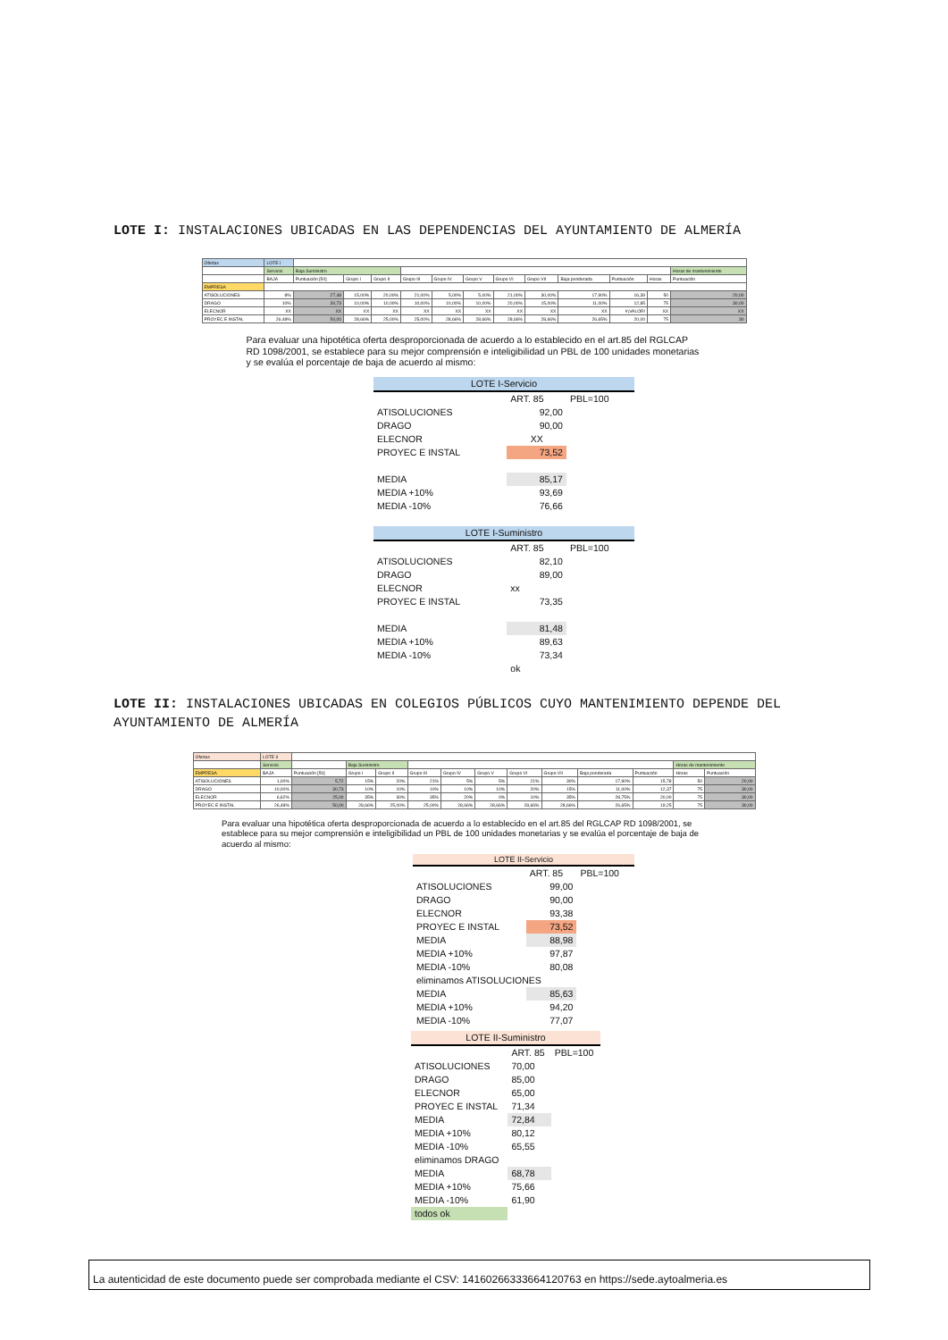LOTE I: INSTALACIONES UBICADAS EN LAS DEPENDENCIAS DEL AYUNTAMIENTO DE ALMERÍA
| Ofertas | LOTE I | | | | | | | | | | | | |
| --- | --- | --- | --- | --- | --- | --- | --- | --- | --- | --- | --- | --- | --- |
| | Servicio | Baja Suministro | | | | | | | | | | | Horas de mantenimiento |
| | BAJA | Puntuación [50] | Grupo I | Grupo II | Grupo III | Grupo IV | Grupo V | Grupo VI | Grupo VII | Baja ponderada | Puntuación | Horas | Puntuación |
| EMPRESA | | | | | | | | | | | | | |
| ATISOLUCIONES | 8% | 27,48 | 15,00% | 20,00% | 21,00% | 5,00% | 5,00% | 21,00% | 30,00% | 17,90% | 16,39 | 50 | 20,00 |
| DRAGO | 10% | 30,73 | 10,00% | 10,00% | 10,00% | 10,00% | 10,00% | 20,00% | 15,00% | 11,00% | 12,85 | 75 | 30,00 |
| ELECNOR | XX | XX | XX | XX | XX | XX | XX | XX | XX | XX | #¡VALOR! | XX | XX |
| PROYEC E INSTAL | 26,48% | 50,00 | 28,66% | 25,00% | 25,00% | 28,66% | 28,66% | 28,66% | 28,66% | 26,65% | 20,00 | 75 | 30 |
Para evaluar una hipotética oferta desproporcionada de acuerdo a lo establecido en el art.85 del RGLCAP RD 1098/2001, se establece para su mejor comprensión e inteligibilidad un PBL de 100 unidades monetarias y se evalúa el porcentaje de baja de acuerdo al mismo:
| LOTE I-Servicio | | |
| | ART. 85 | PBL=100 |
| ATISOLUCIONES | 92,00 | |
| DRAGO | 90,00 | |
| ELECNOR | XX | |
| PROYEC E INSTAL | 73,52 | |
| MEDIA | 85,17 | |
| MEDIA +10% | 93,69 | |
| MEDIA -10% | 76,66 | |
| LOTE I-Suministro | | |
| | ART. 85 | PBL=100 |
| ATISOLUCIONES | 82,10 | |
| DRAGO | 89,00 | |
| ELECNOR | xx | |
| PROYEC E INSTAL | 73,35 | |
| MEDIA | 81,48 | |
| MEDIA +10% | 89,63 | |
| MEDIA -10% | 73,34 | |
| | ok | |
LOTE II: INSTALACIONES UBICADAS EN COLEGIOS PÚBLICOS CUYO MANTENIMIENTO DEPENDE DEL AYUNTAMIENTO DE ALMERÍA
| Ofertas | LOTE II | | | | | | | | | | | | |
| --- | --- | --- | --- | --- | --- | --- | --- | --- | --- | --- | --- | --- | --- |
| | Servicio | | Baja Suministro | | | | | | | | | Horas de mantenimiento | |
| EMPRESA | BAJA | Puntuación [50] | Grupo I | Grupo II | Grupo III | Grupo IV | Grupo V | Grupo VI | Grupo VII | Baja ponderada | Puntuación | Horas | Puntuación |
| ATISOLUCIONES | 1,00% | 5,72 | 15% | 20% | 21% | 5% | 5% | 21% | 30% | 17,90% | 15,78 | 50 | 20,00 |
| DRAGO | 10,00% | 30,73 | 10% | 10% | 10% | 10% | 10% | 20% | 15% | 11,00% | 12,37 | 75 | 30,00 |
| ELECNOR | 6,62% | 25,00 | 35% | 30% | 35% | 20% | 0% | 10% | 35% | 28,75% | 20,00 | 75 | 30,00 |
| PROYEC E INSTAL | 26,48% | 50,00 | 28,66% | 25,00% | 25,00% | 28,66% | 28,66% | 28,66% | 28,66% | 26,65% | 19,25 | 75 | 30,00 |
Para evaluar una hipotética oferta desproporcionada de acuerdo a lo establecido en el art.85 del RGLCAP RD 1098/2001, se establece para su mejor comprensión e inteligibilidad un PBL de 100 unidades monetarias y se evalúa el porcentaje de baja de acuerdo al mismo:
| LOTE II-Servicio | | |
| | ART. 85 | PBL=100 |
| ATISOLUCIONES | 99,00 | |
| DRAGO | 90,00 | |
| ELECNOR | 93,38 | |
| PROYEC E INSTAL | 73,52 | |
| MEDIA | 88,98 | |
| MEDIA +10% | 97,87 | |
| MEDIA -10% | 80,08 | |
| eliminamos ATISOLUCIONES | | |
| MEDIA | 85,63 | |
| MEDIA +10% | 94,20 | |
| MEDIA -10% | 77,07 | |
| LOTE II-Suministro | | |
| | ART. 85 | PBL=100 |
| ATISOLUCIONES | 70,00 | |
| DRAGO | 85,00 | |
| ELECNOR | 65,00 | |
| PROYEC E INSTAL | 71,34 | |
| MEDIA | 72,84 | |
| MEDIA +10% | 80,12 | |
| MEDIA -10% | 65,55 | |
| eliminamos DRAGO | | |
| MEDIA | 68,78 | |
| MEDIA +10% | 75,66 | |
| MEDIA -10% | 61,90 | |
| todos ok | | |
La autenticidad de este documento puede ser comprobada mediante el CSV: 14160266333664120763 en https://sede.aytoalmeria.es